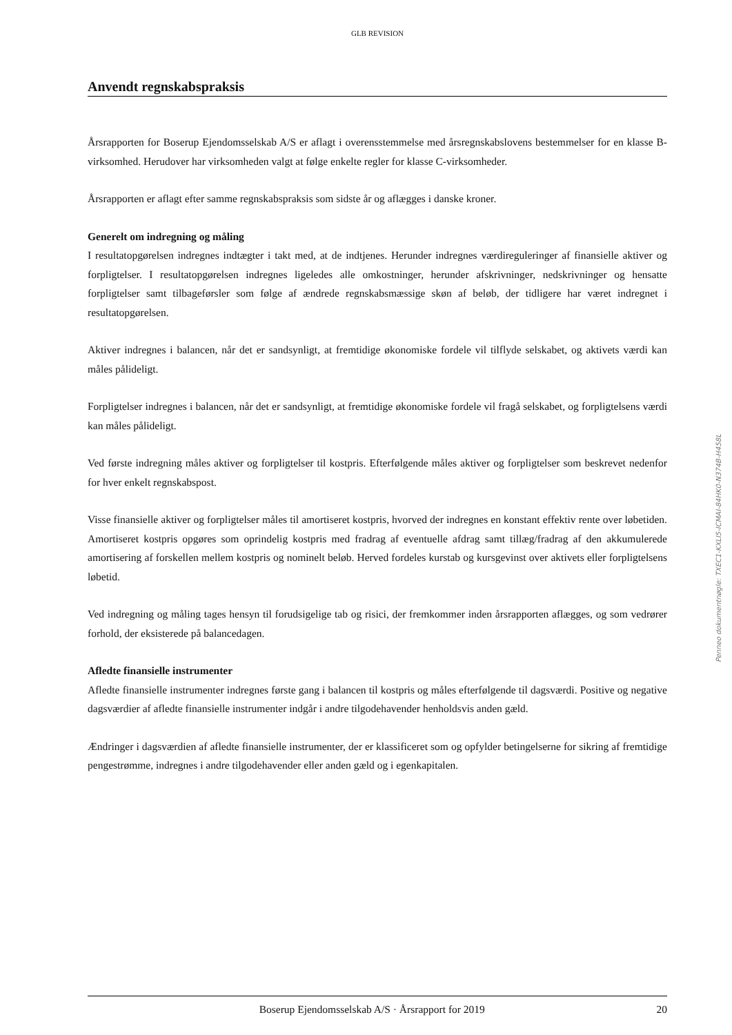GLB REVISION
Anvendt regnskabspraksis
Årsrapporten for Boserup Ejendomsselskab A/S er aflagt i overensstemmelse med årsregnskabslovens bestemmelser for en klasse B-virksomhed. Herudover har virksomheden valgt at følge enkelte regler for klasse C-virksomheder.
Årsrapporten er aflagt efter samme regnskabspraksis som sidste år og aflægges i danske kroner.
Generelt om indregning og måling
I resultatopgørelsen indregnes indtægter i takt med, at de indtjenes. Herunder indregnes værdireguleringer af finansielle aktiver og forpligtelser. I resultatopgørelsen indregnes ligeledes alle omkostninger, herunder afskrivninger, nedskrivninger og hensatte forpligtelser samt tilbageførsler som følge af ændrede regnskabsmæssige skøn af beløb, der tidligere har været indregnet i resultatopgørelsen.
Aktiver indregnes i balancen, når det er sandsynligt, at fremtidige økonomiske fordele vil tilflyde selskabet, og aktivets værdi kan måles pålideligt.
Forpligtelser indregnes i balancen, når det er sandsynligt, at fremtidige økonomiske fordele vil fragå selskabet, og forpligtelsens værdi kan måles pålideligt.
Ved første indregning måles aktiver og forpligtelser til kostpris. Efterfølgende måles aktiver og forpligtelser som beskrevet nedenfor for hver enkelt regnskabspost.
Visse finansielle aktiver og forpligtelser måles til amortiseret kostpris, hvorved der indregnes en konstant effektiv rente over løbetiden. Amortiseret kostpris opgøres som oprindelig kostpris med fradrag af eventuelle afdrag samt tillæg/fradrag af den akkumulerede amortisering af forskellen mellem kostpris og nominelt beløb. Herved fordeles kurstab og kursgevinst over aktivets eller forpligtelsens løbetid.
Ved indregning og måling tages hensyn til forudsigelige tab og risici, der fremkommer inden årsrapporten aflægges, og som vedrører forhold, der eksisterede på balancedagen.
Afledte finansielle instrumenter
Afledte finansielle instrumenter indregnes første gang i balancen til kostpris og måles efterfølgende til dagsværdi. Positive og negative dagsværdier af afledte finansielle instrumenter indgår i andre tilgodehavender henholdsvis anden gæld.
Ændringer i dagsværdien af afledte finansielle instrumenter, der er klassificeret som og opfylder betingelserne for sikring af fremtidige pengestrømme, indregnes i andre tilgodehavender eller anden gæld og i egenkapitalen.
Boserup Ejendomsselskab A/S · Årsrapport for 2019 20
Penneo dokumentnøgle: TXEC1-KXLI5-ICMAI-84HK0-N374B-H458L